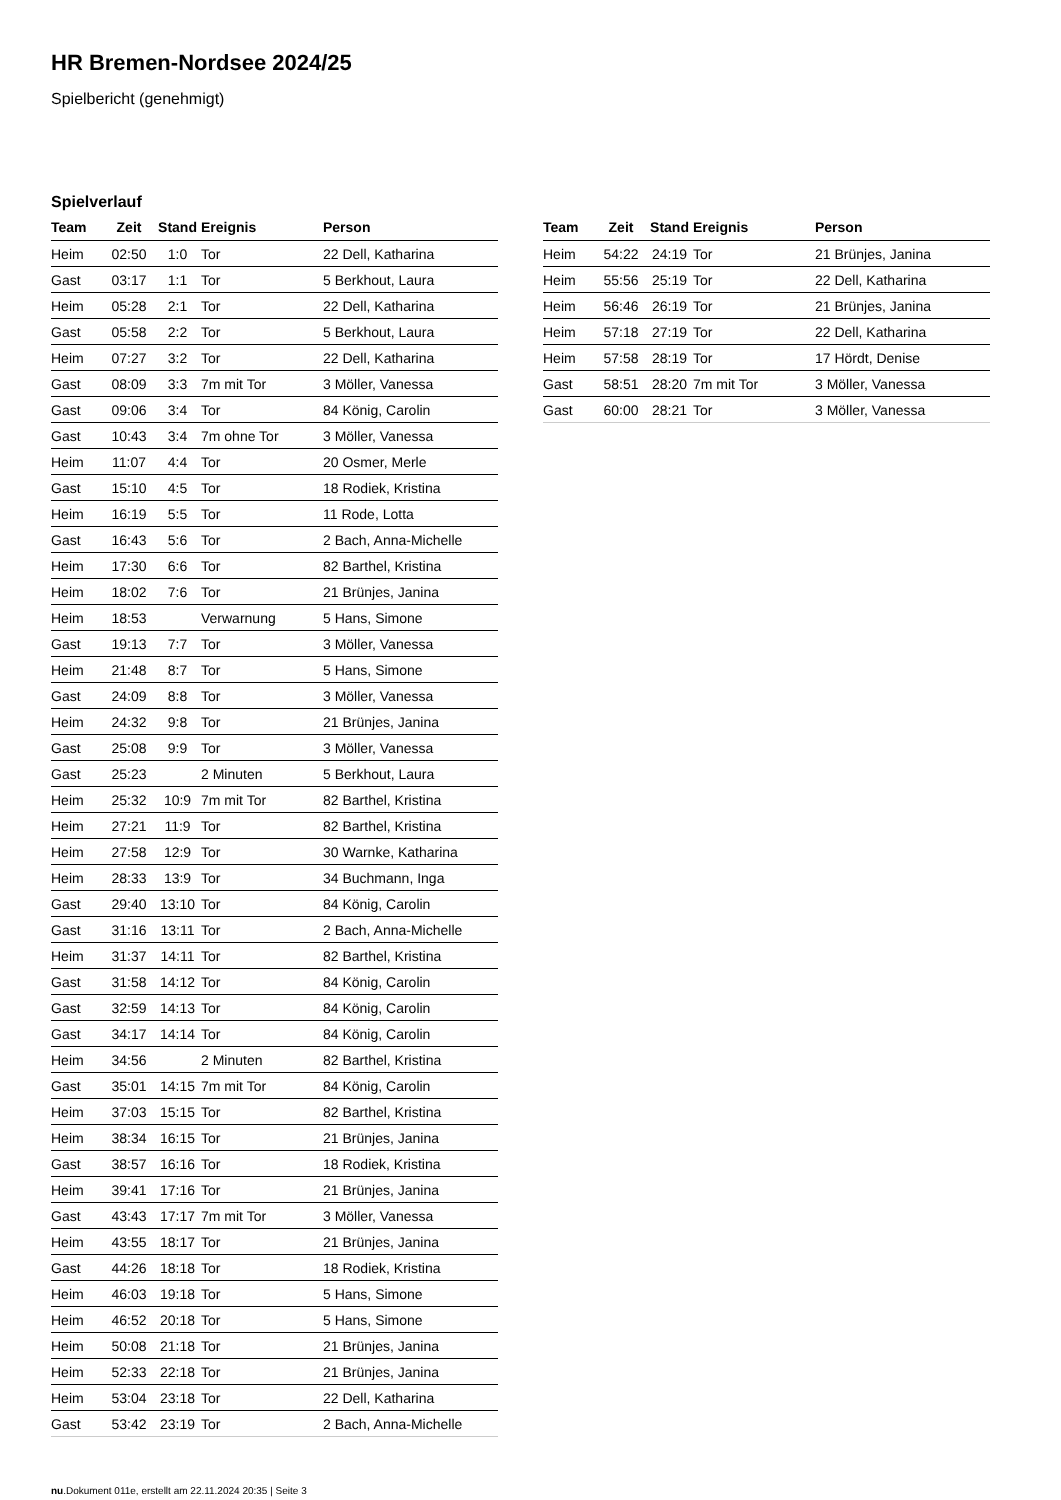HR Bremen-Nordsee 2024/25
Spielbericht (genehmigt)
Spielverlauf
| Team | Zeit | Stand | Ereignis | Person |
| --- | --- | --- | --- | --- |
| Heim | 02:50 | 1:0 | Tor | 22 Dell, Katharina |
| Gast | 03:17 | 1:1 | Tor | 5 Berkhout, Laura |
| Heim | 05:28 | 2:1 | Tor | 22 Dell, Katharina |
| Gast | 05:58 | 2:2 | Tor | 5 Berkhout, Laura |
| Heim | 07:27 | 3:2 | Tor | 22 Dell, Katharina |
| Gast | 08:09 | 3:3 | 7m mit Tor | 3 Möller, Vanessa |
| Gast | 09:06 | 3:4 | Tor | 84 König, Carolin |
| Gast | 10:43 | 3:4 | 7m ohne Tor | 3 Möller, Vanessa |
| Heim | 11:07 | 4:4 | Tor | 20 Osmer, Merle |
| Gast | 15:10 | 4:5 | Tor | 18 Rodiek, Kristina |
| Heim | 16:19 | 5:5 | Tor | 11 Rode, Lotta |
| Gast | 16:43 | 5:6 | Tor | 2 Bach, Anna-Michelle |
| Heim | 17:30 | 6:6 | Tor | 82 Barthel, Kristina |
| Heim | 18:02 | 7:6 | Tor | 21 Brünjes, Janina |
| Heim | 18:53 | | Verwarnung | 5 Hans, Simone |
| Gast | 19:13 | 7:7 | Tor | 3 Möller, Vanessa |
| Heim | 21:48 | 8:7 | Tor | 5 Hans, Simone |
| Gast | 24:09 | 8:8 | Tor | 3 Möller, Vanessa |
| Heim | 24:32 | 9:8 | Tor | 21 Brünjes, Janina |
| Gast | 25:08 | 9:9 | Tor | 3 Möller, Vanessa |
| Gast | 25:23 | | 2 Minuten | 5 Berkhout, Laura |
| Heim | 25:32 | 10:9 | 7m mit Tor | 82 Barthel, Kristina |
| Heim | 27:21 | 11:9 | Tor | 82 Barthel, Kristina |
| Heim | 27:58 | 12:9 | Tor | 30 Warnke, Katharina |
| Heim | 28:33 | 13:9 | Tor | 34 Buchmann, Inga |
| Gast | 29:40 | 13:10 | Tor | 84 König, Carolin |
| Gast | 31:16 | 13:11 | Tor | 2 Bach, Anna-Michelle |
| Heim | 31:37 | 14:11 | Tor | 82 Barthel, Kristina |
| Gast | 31:58 | 14:12 | Tor | 84 König, Carolin |
| Gast | 32:59 | 14:13 | Tor | 84 König, Carolin |
| Gast | 34:17 | 14:14 | Tor | 84 König, Carolin |
| Heim | 34:56 | | 2 Minuten | 82 Barthel, Kristina |
| Gast | 35:01 | 14:15 | 7m mit Tor | 84 König, Carolin |
| Heim | 37:03 | 15:15 | Tor | 82 Barthel, Kristina |
| Heim | 38:34 | 16:15 | Tor | 21 Brünjes, Janina |
| Gast | 38:57 | 16:16 | Tor | 18 Rodiek, Kristina |
| Heim | 39:41 | 17:16 | Tor | 21 Brünjes, Janina |
| Gast | 43:43 | 17:17 | 7m mit Tor | 3 Möller, Vanessa |
| Heim | 43:55 | 18:17 | Tor | 21 Brünjes, Janina |
| Gast | 44:26 | 18:18 | Tor | 18 Rodiek, Kristina |
| Heim | 46:03 | 19:18 | Tor | 5 Hans, Simone |
| Heim | 46:52 | 20:18 | Tor | 5 Hans, Simone |
| Heim | 50:08 | 21:18 | Tor | 21 Brünjes, Janina |
| Heim | 52:33 | 22:18 | Tor | 21 Brünjes, Janina |
| Heim | 53:04 | 23:18 | Tor | 22 Dell, Katharina |
| Gast | 53:42 | 23:19 | Tor | 2 Bach, Anna-Michelle |
| Team | Zeit | Stand | Ereignis | Person |
| --- | --- | --- | --- | --- |
| Heim | 54:22 | 24:19 | Tor | 21 Brünjes, Janina |
| Heim | 55:56 | 25:19 | Tor | 22 Dell, Katharina |
| Heim | 56:46 | 26:19 | Tor | 21 Brünjes, Janina |
| Heim | 57:18 | 27:19 | Tor | 22 Dell, Katharina |
| Heim | 57:58 | 28:19 | Tor | 17 Hördt, Denise |
| Gast | 58:51 | 28:20 | 7m mit Tor | 3 Möller, Vanessa |
| Gast | 60:00 | 28:21 | Tor | 3 Möller, Vanessa |
nu.Dokument 011e, erstellt am 22.11.2024 20:35 | Seite 3